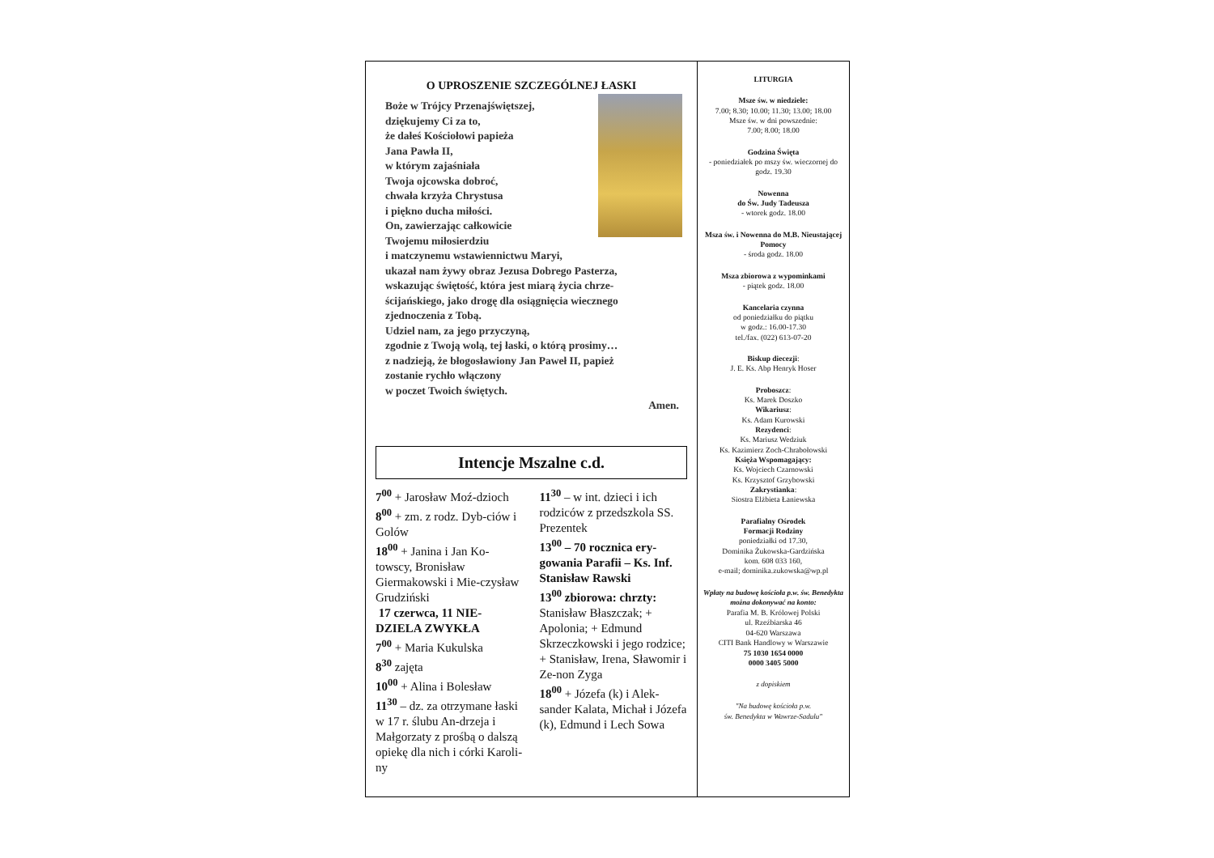O UPROSZENIE SZCZEGÓLNEJ ŁASKI
Boże w Trójcy Przenajświętszej,
dziękujemy Ci za to,
że dałeś Kościołowi papieża
Jana Pawła II,
w którym zajaśniała
Twoja ojcowska dobroć,
chwała krzyża Chrystusa
i piękno ducha miłości.
On, zawierzając całkowicie
Twojemu miłosierdziu
i matczynemu wstawiennictwu Maryi,
ukazał nam żywy obraz Jezusa Dobrego Pasterza,
wskazując świętość, która jest miarą życia chrze-
ścijańskiego, jako drogę dla osiągnięcia wiecznego
zjednoczenia z Tobą.
Udziel nam, za jego przyczyną,
zgodnie z Twoją wolą, tej łaski, o którą prosimy…
z nadzieją, że błogosławiony Jan Paweł II, papież
zostanie rychło włączony
w poczet Twoich świętych.
Amen.
Intencje Mszalne c.d.
7<sup>00</sup> + Jarosław Moź-dzioch
8<sup>00</sup> + zm. z rodz. Dyb-ciów i Golów
18<sup>00</sup> + Janina i Jan Ko-towscy, Bronisław Giermakowski i Mie-czysław Grudziński
17 czerwca, 11 NIE-DZIELA ZWYKŁA
7<sup>00</sup> + Maria Kukulska
8<sup>30</sup> zajęta
10<sup>00</sup> + Alina i Bolesław
11<sup>30</sup> – dz. za otrzymane łaski w 17 r. ślubu An-drzeja i Małgorzaty z prośbą o dalszą opiekę dla nich i córki Karoli-ny
11<sup>30</sup> – w int. dzieci i ich rodziców z przedszkola SS. Prezentek
13<sup>00</sup> – 70 rocznica ery-gowania Parafii – Ks. Inf. Stanisław Rawski
13<sup>00</sup> zbiorowa: chrzty: Stanisław Błaszczak; + Apolonia; + Edmund Skrzeczkowski i jego rodzice; + Stanisław, Irena, Sławomir i Ze-non Zyga
18<sup>00</sup> + Józefa (k) i Alek-sander Kalata, Michał i Józefa (k), Edmund i Lech Sowa
LITURGIA
Msze św. w niedziele:
7.00; 8.30; 10.00; 11.30; 13.00; 18.00
Msze św. w dni powszednie:
7.00; 8.00; 18.00
Godzina Święta
- poniedziałek po mszy św. wieczornej do godz. 19.30
Nowenna
do Św. Judy Tadeusza
- wtorek godz. 18.00
Msza św. i Nowenna do M.B. Nieustającej Pomocy
- środa godz. 18.00
Msza zbiorowa z wypominkami
- piątek godz. 18.00
Kancelaria czynna
od poniedziałku do piątku
w godz.: 16.00-17.30
tel./fax. (022) 613-07-20
Biskup diecezji:
J. E. Ks. Abp Henryk Hoser
Proboszcz:
Ks. Marek Doszko
Wikariusz:
Ks. Adam Kurowski
Rezydenci:
Ks. Mariusz Wedziuk
Ks. Kazimierz Zoch-Chrabołowski
Księża Wspomagający:
Ks. Wojciech Czarnowski
Ks. Krzysztof Grzybowski
Zakrystianka:
Siostra Elżbieta Łaniewska
Parafialny Ośrodek
Formacji Rodziny
poniedziałki od 17.30,
Dominika Żukowska-Gardzińska
kom. 608 033 160,
e-mail; dominika.zukowska@wp.pl
Wpłaty na budowę kościoła p.w. św. Benedykta można dokonywać na konto:
Parafia M. B. Królowej Polski
ul. Rzeźbiarska 46
04-620 Warszawa
CITI Bank Handlowy w Warszawie
75 1030 1654 0000
0000 3405 5000
z dopiskiem
"Na budowę kościoła p.w.
św. Benedykta w Wawrze-Sadulu"